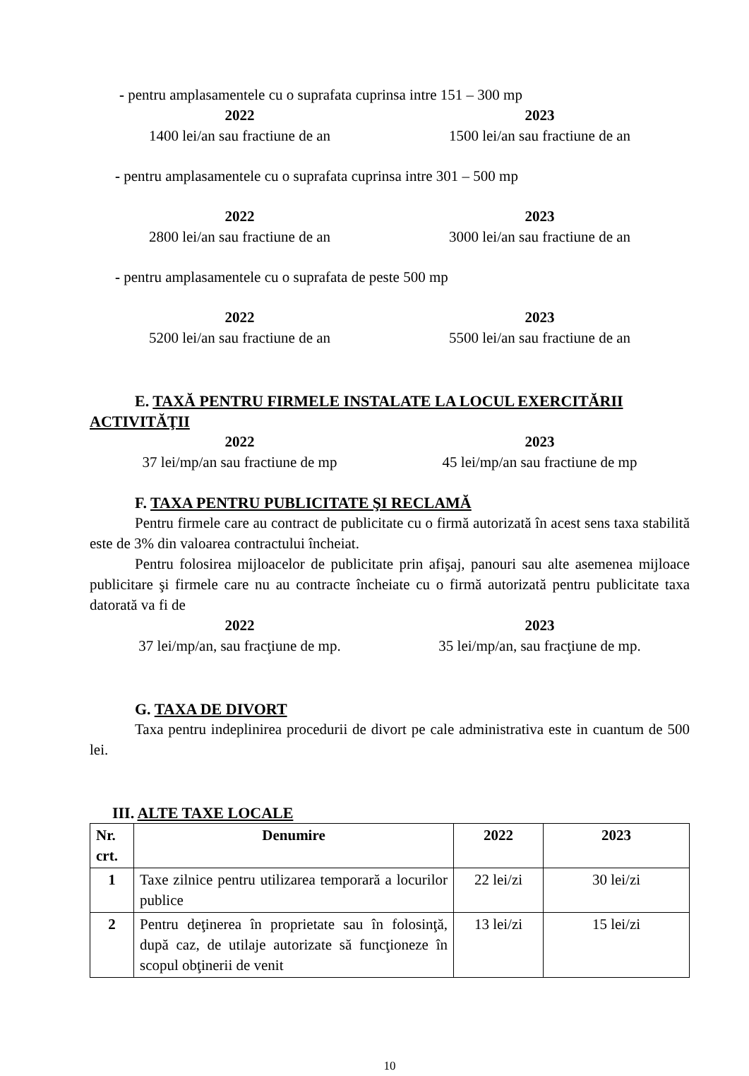- pentru amplasamentele cu o suprafata cuprinsa intre 151 – 300 mp
2022
1400 lei/an sau fractiune de an
2023
1500 lei/an sau fractiune de an
- pentru amplasamentele cu o suprafata cuprinsa intre 301 – 500 mp
2022
2800 lei/an sau fractiune de an
2023
3000 lei/an sau fractiune de an
- pentru amplasamentele cu o suprafata de peste 500 mp
2022
5200 lei/an sau fractiune de an
2023
5500 lei/an sau fractiune de an
E. TAXĂ PENTRU FIRMELE INSTALATE LA LOCUL EXERCITĂRII ACTIVITĂŢII
2022
37 lei/mp/an sau fractiune de mp
2023
45 lei/mp/an sau fractiune de mp
F. TAXA PENTRU PUBLICITATE ŞI RECLAMĂ
Pentru firmele care au contract de publicitate cu o firmă autorizată în acest sens taxa stabilită este de 3% din valoarea contractului încheiat.
Pentru folosirea mijloacelor de publicitate prin afişaj, panouri sau alte asemenea mijloace publicitare şi firmele care nu au contracte încheiate cu o firmă autorizată pentru publicitate taxa datorată va fi de
2022
37 lei/mp/an, sau fracţiune de mp.
2023
35 lei/mp/an, sau fracţiune de mp.
G. TAXA DE DIVORT
Taxa pentru indeplinirea procedurii de divort pe cale administrativa este in cuantum de 500 lei.
III. ALTE TAXE LOCALE
| Nr. crt. | Denumire | 2022 | 2023 |
| --- | --- | --- | --- |
| 1 | Taxe zilnice pentru utilizarea temporară a locurilor publice | 22 lei/zi | 30 lei/zi |
| 2 | Pentru deţinerea în proprietate sau în folosinţă, după caz, de utilaje autorizate să funcţioneze în scopul obţinerii de venit | 13 lei/zi | 15 lei/zi |
10